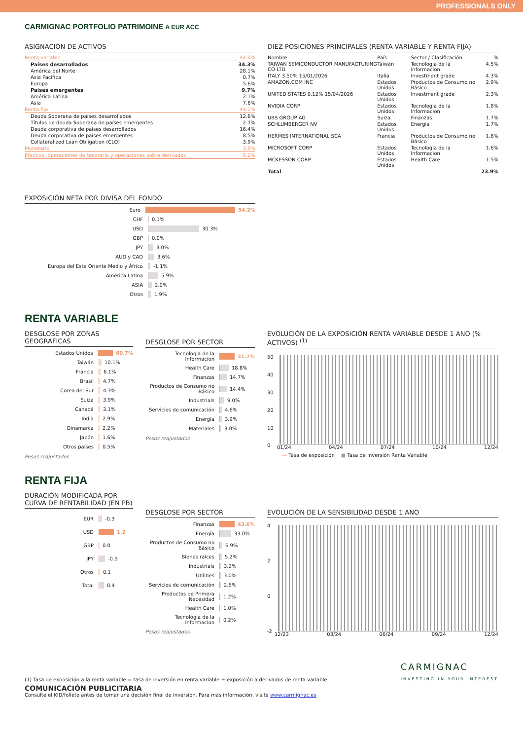PROFESSIONALS ONLY
CARMIGNAC PORTFOLIO PATRIMOINE A EUR ACC
ASIGNACIÓN DE ACTIVOS
| Renta variable | 44.0% |
| Países desarrollados | 34.3% |
| América del Norte | 28.1% |
| Asia Pacífica | 0.7% |
| Europa | 5.6% |
| Países emergentes | 9.7% |
| América Latina | 2.1% |
| Asia | 7.6% |
| Renta fija | 44.1% |
| Deuda Soberana de países desarrollados | 12.6% |
| Títulos de deuda Soberana de países emergentes | 2.7% |
| Deuda corporativa de países desarrollados | 16.4% |
| Deuda corporativa de países emergentes | 8.5% |
| Collateralized Loan Obligation (CLO) | 3.9% |
| Monetario | 3.9% |
| Efectivo, operaciones de tesorería y operaciones sobre derivados | 8.0% |
DIEZ POSICIONES PRINCIPALES (RENTA VARIABLE Y RENTA FIJA)
| Nombre | País | Sector / Clasificación | % |
| --- | --- | --- | --- |
| TAIWAN SEMICONDUCTOR MANUFACTURING CO LTD | Taiwán | Tecnologia de la Informacion | 4.5% |
| ITALY 3.50% 15/01/2026 | Italia | Investment grade | 4.3% |
| AMAZON.COM INC | Estados Unidos | Productos de Consumo no Básico | 2.9% |
| UNITED STATES 0.12% 15/04/2026 | Estados Unidos | Investment grade | 2.3% |
| NVIDIA CORP | Estados Unidos | Tecnologia de la Informacion | 1.8% |
| UBS GROUP AG | Suiza | Finanzas | 1.7% |
| SCHLUMBERGER NV | Estados Unidos | Energía | 1.7% |
| HERMES INTERNATIONAL SCA | Francia | Productos de Consumo no Básico | 1.6% |
| MICROSOFT CORP | Estados Unidos | Tecnologia de la Informacion | 1.6% |
| MCKESSON CORP | Estados Unidos | Health Care | 1.5% |
| Total | | | 23.9% |
EXPOSICIÓN NETA POR DIVISA DEL FONDO
Euro 54.2%
CHF 0.1%
USD 30.3%
GBP 0.0%
JPY 3.0%
AUD y CAD 3.6%
Europa del Este Oriente Medio y África -1.1%
América Latina 5.9%
ASIA 2.0%
Otros 1.9%
RENTA VARIABLE
DESGLOSE POR ZONAS GEOGRAFICAS
Estados Unidos 60.7%
Taiwán 10.1%
Francia 6.1%
Brasil 4.7%
Corea del Sur 4.3%
Suiza 3.9%
Canadá 3.1%
India 2.9%
Dinamarca 2.2%
Japón 1.6%
Otros países 0.5%
Pesos reajustados
DESGLOSE POR SECTOR
Tecnologia de la Informacion 31.7%
Health Care 18.8%
Finanzas 14.7%
Productos de Consumo no Básico 14.4%
Industrials 9.0%
Servicios de comunicación 4.6%
Energía 3.9%
Materiales 3.0%
Pesos reajustados
EVOLUCIÓN DE LA EXPOSICIÓN RENTA VARIABLE DESDE 1 ANO (% ACTIVOS) <sup>(1)</sup>
50
40
30
20
10
0
01/24 04/24 07/24 10/24 12/24
— Tasa de exposición ■ Tasa de inversión Renta Variable
RENTA FIJA
DURACIÓN MODIFICADA POR CURVA DE RENTABILIDAD (EN PB)
EUR -0.3
USD 1.2
GBP 0.0
JPY -0.5
Otros 0.1
Total 0.4
DESGLOSE POR SECTOR
Finanzas 43.6%
Energía 33.0%
Productos de Consumo no Básico 6.9%
Bienes raíces 5.2%
Industrials 3.2%
Utilities 3.0%
Servicios de comunicación 2.5%
Productos de Primera Necesidad 1.2%
Health Care 1.0%
Tecnologia de la Informacion 0.2%
Pesos reajustados
EVOLUCIÓN DE LA SENSIBILIDAD DESDE 1 ANO
4
2
0
-2
12/23 03/24 06/24 09/24 12/24
(1) Tasa de exposición a la renta variable = tasa de inversión en renta variable + exposición a derivados de renta variable
CARMIGNAC
INVESTING IN YOUR INTEREST
COMUNICACIÓN PUBLICITARIA
Consulte el KID/folleto antes de tomar una decisión final de inversión. Para más información, visite www.carmignac.es